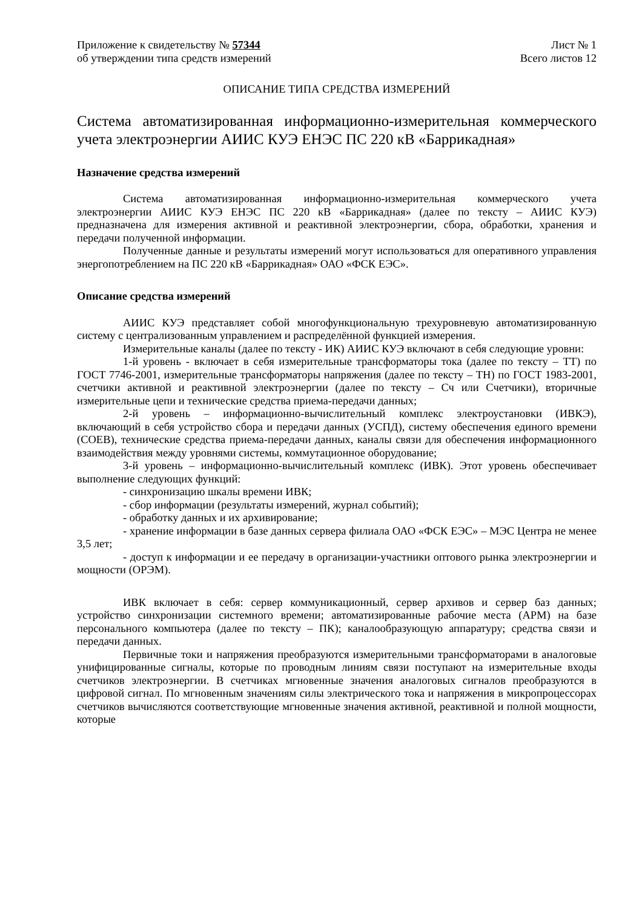Приложение к свидетельству № 57344 Лист № 1
об утверждении типа средств измерений Всего листов 12
ОПИСАНИЕ ТИПА СРЕДСТВА ИЗМЕРЕНИЙ
Система автоматизированная информационно-измерительная коммерческого учета электроэнергии АИИС КУЭ ЕНЭС ПС 220 кВ «Баррикадная»
Назначение средства измерений
Система автоматизированная информационно-измерительная коммерческого учета электроэнергии АИИС КУЭ ЕНЭС ПС 220 кВ «Баррикадная» (далее по тексту – АИИС КУЭ) предназначена для измерения активной и реактивной электроэнергии, сбора, обработки, хранения и передачи полученной информации.
Полученные данные и результаты измерений могут использоваться для оперативного управления энергопотреблением на ПС 220 кВ «Баррикадная» ОАО «ФСК ЕЭС».
Описание средства измерений
АИИС КУЭ представляет собой многофункциональную трехуровневую автоматизированную систему с централизованным управлением и распределённой функцией измерения.
Измерительные каналы (далее по тексту - ИК) АИИС КУЭ включают в себя следующие уровни:
1-й уровень - включает в себя измерительные трансформаторы тока (далее по тексту – ТТ) по ГОСТ 7746-2001, измерительные трансформаторы напряжения (далее по тексту – ТН) по ГОСТ 1983-2001, счетчики активной и реактивной электроэнергии (далее по тексту – Сч или Счетчики), вторичные измерительные цепи и технические средства приема-передачи данных;
2-й уровень – информационно-вычислительный комплекс электроустановки (ИВКЭ), включающий в себя устройство сбора и передачи данных (УСПД), систему обеспечения единого времени (СОЕВ), технические средства приема-передачи данных, каналы связи для обеспечения информационного взаимодействия между уровнями системы, коммутационное оборудование;
3-й уровень – информационно-вычислительный комплекс (ИВК). Этот уровень обеспечивает выполнение следующих функций:
- синхронизацию шкалы времени ИВК;
- сбор информации (результаты измерений, журнал событий);
- обработку данных и их архивирование;
- хранение информации в базе данных сервера филиала ОАО «ФСК ЕЭС» – МЭС Центра не менее 3,5 лет;
- доступ к информации и ее передачу в организации-участники оптового рынка электроэнергии и мощности (ОРЭМ).
ИВК включает в себя: сервер коммуникационный, сервер архивов и сервер баз данных; устройство синхронизации системного времени; автоматизированные рабочие места (АРМ) на базе персонального компьютера (далее по тексту – ПК); каналообразующую аппаратуру; средства связи и передачи данных.
Первичные токи и напряжения преобразуются измерительными трансформаторами в аналоговые унифицированные сигналы, которые по проводным линиям связи поступают на измерительные входы счетчиков электроэнергии. В счетчиках мгновенные значения аналоговых сигналов преобразуются в цифровой сигнал. По мгновенным значениям силы электрического тока и напряжения в микропроцессорах счетчиков вычисляются соответствующие мгновенные значения активной, реактивной и полной мощности, которые